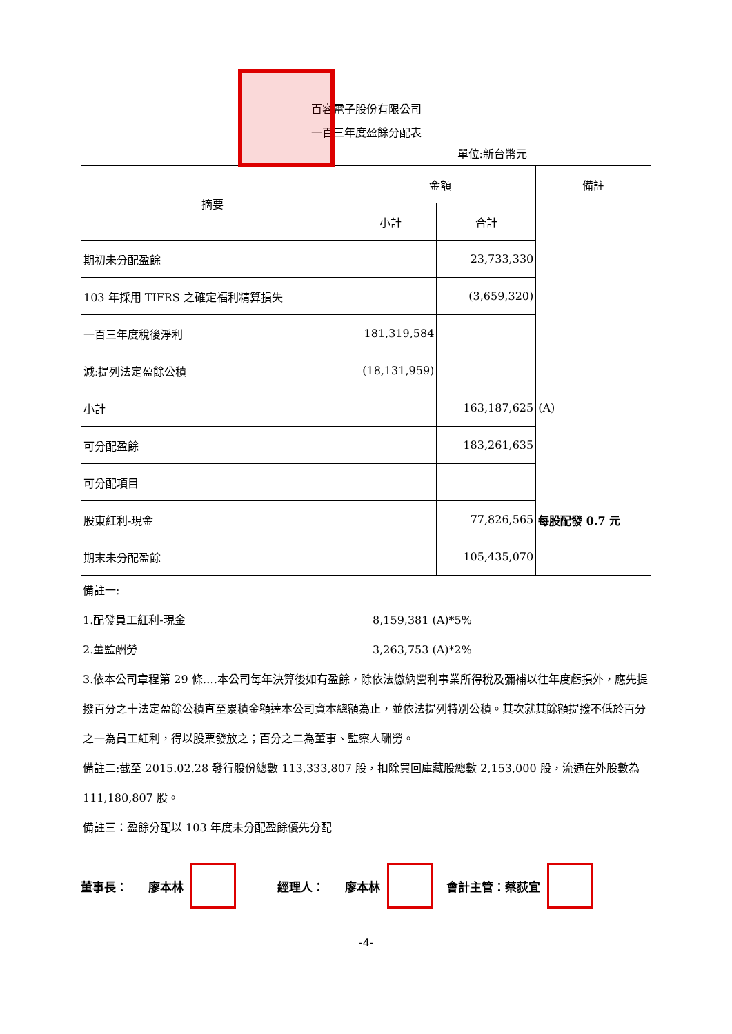百容電子股份有限公司
一百三年度盈餘分配表
單位:新台幣元
| 摘要 | 金額 | | 備註 |
| | 小計 | 合計 | |
| 期初未分配盈餘 | | 23,733,330 | |
| 103 年採用 TIFRS 之確定福利精算損失 | | (3,659,320) | |
| 一百三年度稅後淨利 | 181,319,584 | | |
| 減:提列法定盈餘公積 | (18,131,959) | | |
| 小計 | | 163,187,625 | (A) |
| 可分配盈餘 | | 183,261,635 | |
| 可分配項目 | | | |
| 股東紅利-現金 | | 77,826,565 | 每股配發 0.7 元 |
| 期末未分配盈餘 | | 105,435,070 | |
備註一:
1.配發員工紅利-現金 8,159,381 (A)*5%
2.董監酬勞 3,263,753 (A)*2%
3.依本公司章程第 29 條….本公司每年決算後如有盈餘，除依法繳納營利事業所得稅及彌補以往年度虧損外，應先提撥百分之十法定盈餘公積直至累積金額達本公司資本總額為止，並依法提列特別公積。其次就其餘額提撥不低於百分之一為員工紅利，得以股票發放之；百分之二為董事、監察人酬勞。
備註二:截至 2015.02.28 發行股份總數 113,333,807 股，扣除買回庫藏股總數 2,153,000 股，流通在外股數為 111,180,807 股。
備註三：盈餘分配以 103 年度未分配盈餘優先分配
董事長： 廖本林 經理人： 廖本林 會計主管：蔡荻宜
-4-